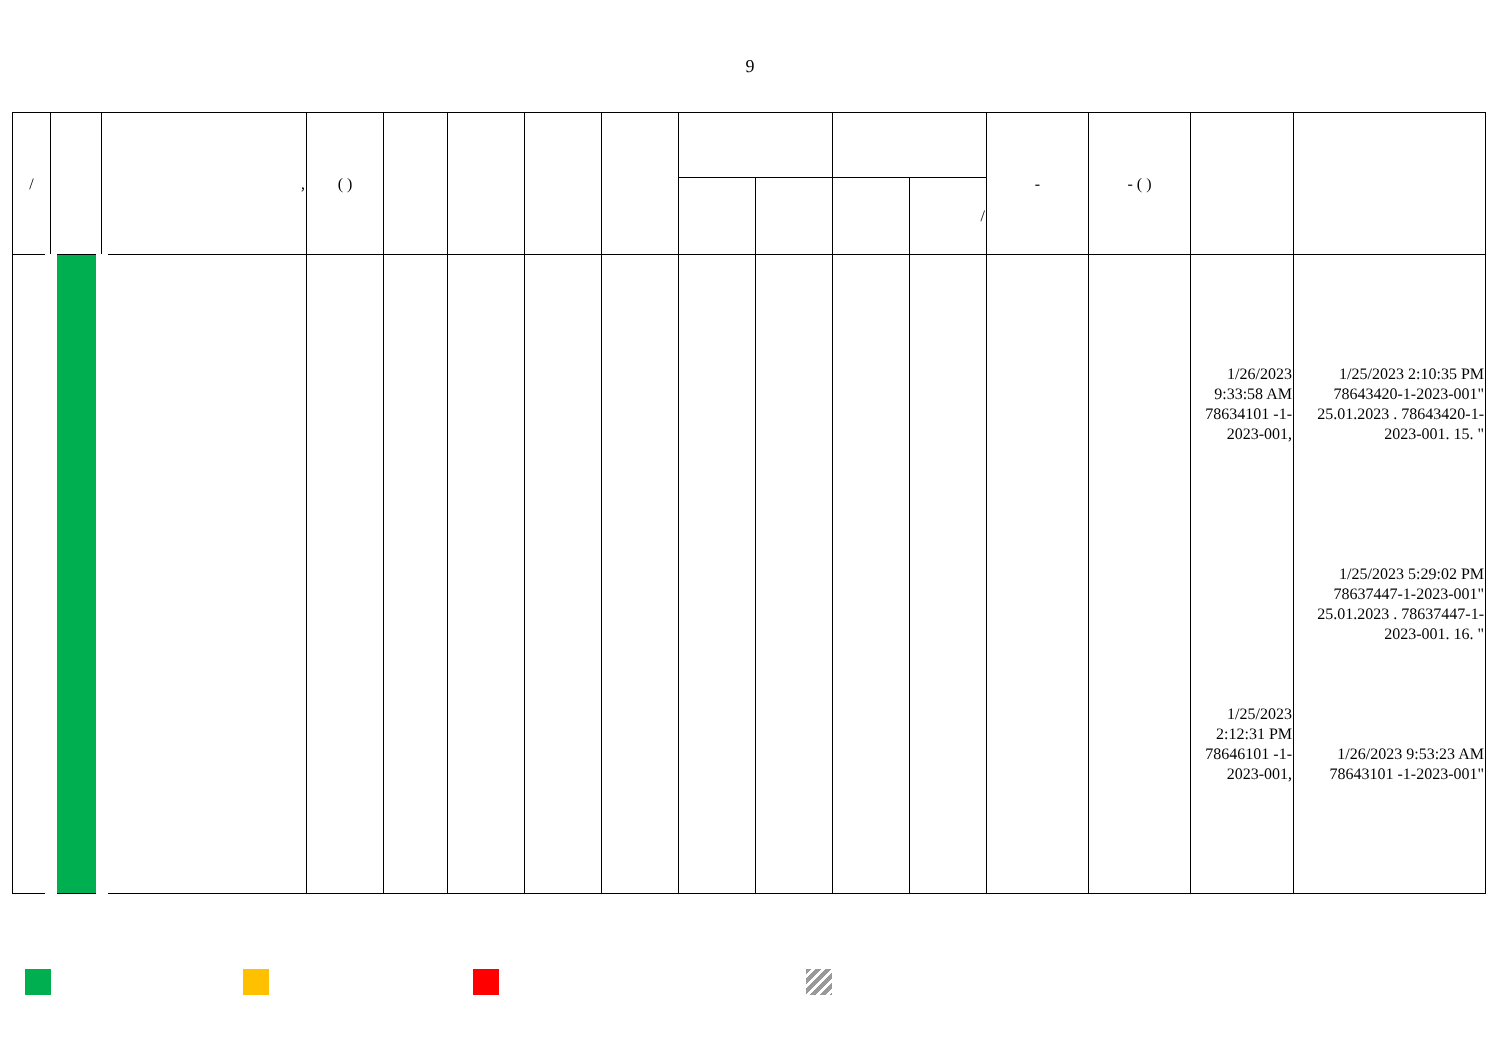9
| / | | , | ( ) | | | | | | | | | - | - ( ) | | |
| --- | --- | --- | --- | --- | --- | --- | --- | --- | --- | --- | --- | --- | --- | --- | --- |
| | | | | | | | | | | | / | | | | |
| | | | | | | | | | | | | | | 1/26/2023 9:33:58 AM 78634101 -1-2023-001, 1/25/2023 2:12:31 PM 78646101 -1-2023-001, | 1/25/2023 2:10:35 PM 78643420-1-2023-001" 25.01.2023 . 78643420-1-2023-001. 15. " 1/25/2023 5:29:02 PM 78637447-1-2023-001" 25.01.2023 . 78637447-1-2023-001. 16. " 1/26/2023 9:53:23 AM 78643101 -1-2023-001" |